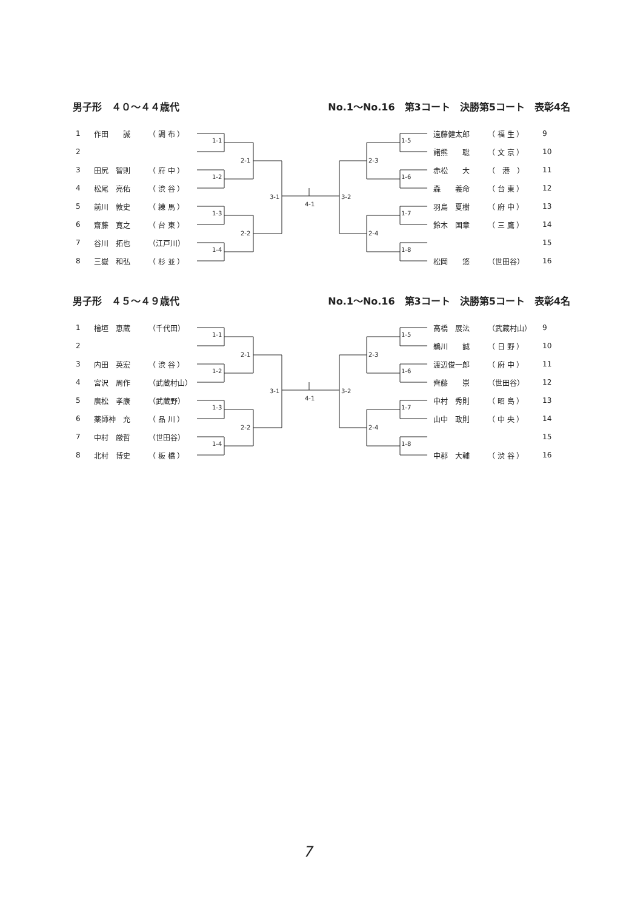男子形　４０～４４歳代 No.1～No.16　第3コート　決勝第5コート　表彰4名
| 1 | 作田 誠 | （ 調 布 ） |
| 2 | | |
| 3 | 田尻 智則 | （ 府 中 ） |
| 4 | 松尾 亮佑 | （ 渋 谷 ） |
| 5 | 前川 敦史 | （ 練 馬 ） |
| 6 | 齋藤 寛之 | （ 台 東 ） |
| 7 | 谷川 拓也 | （江戸川） |
| 8 | 三嶽 和弘 | （ 杉 並 ） |
1-1
1-2
1-3
1-4
2-1
2-2
3-1
4-1
3-2
2-3
2-4
1-5
1-6
1-7
1-8
| 遠藤健太郎 | （ 福 生 ） | 9 |
| 諸熊 聡 | （ 文 京 ） | 10 |
| 赤松 大 | （ 港 ） | 11 |
| 森 義命 | （ 台 東 ） | 12 |
| 羽鳥 夏樹 | （ 府 中 ） | 13 |
| 鈴木 国章 | （ 三 鷹 ） | 14 |
| | | 15 |
| 松岡 悠 | （世田谷） | 16 |
男子形　４５～４９歳代 No.1～No.16　第3コート　決勝第5コート　表彰4名
| 1 | 檜垣 恵蔵 | （千代田） |
| 2 | | |
| 3 | 内田 英宏 | （ 渋 谷 ） |
| 4 | 宮沢 周作 | （武蔵村山） |
| 5 | 廣松 孝康 | （武蔵野） |
| 6 | 薬師神 充 | （ 品 川 ） |
| 7 | 中村 厳哲 | （世田谷） |
| 8 | 北村 博史 | （ 板 橋 ） |
1-1
1-2
1-3
1-4
2-1
2-2
3-1
4-1
3-2
2-3
2-4
1-5
1-6
1-7
1-8
| 高橋 展法 | （武蔵村山） | 9 |
| 鵜川 誠 | （ 日 野 ） | 10 |
| 渡辺俊一郎 | （ 府 中 ） | 11 |
| 齊藤 崇 | （世田谷） | 12 |
| 中村 秀則 | （ 昭 島 ） | 13 |
| 山中 政則 | （ 中 央 ） | 14 |
| | | 15 |
| 中郡 大輔 | （ 渋 谷 ） | 16 |
7